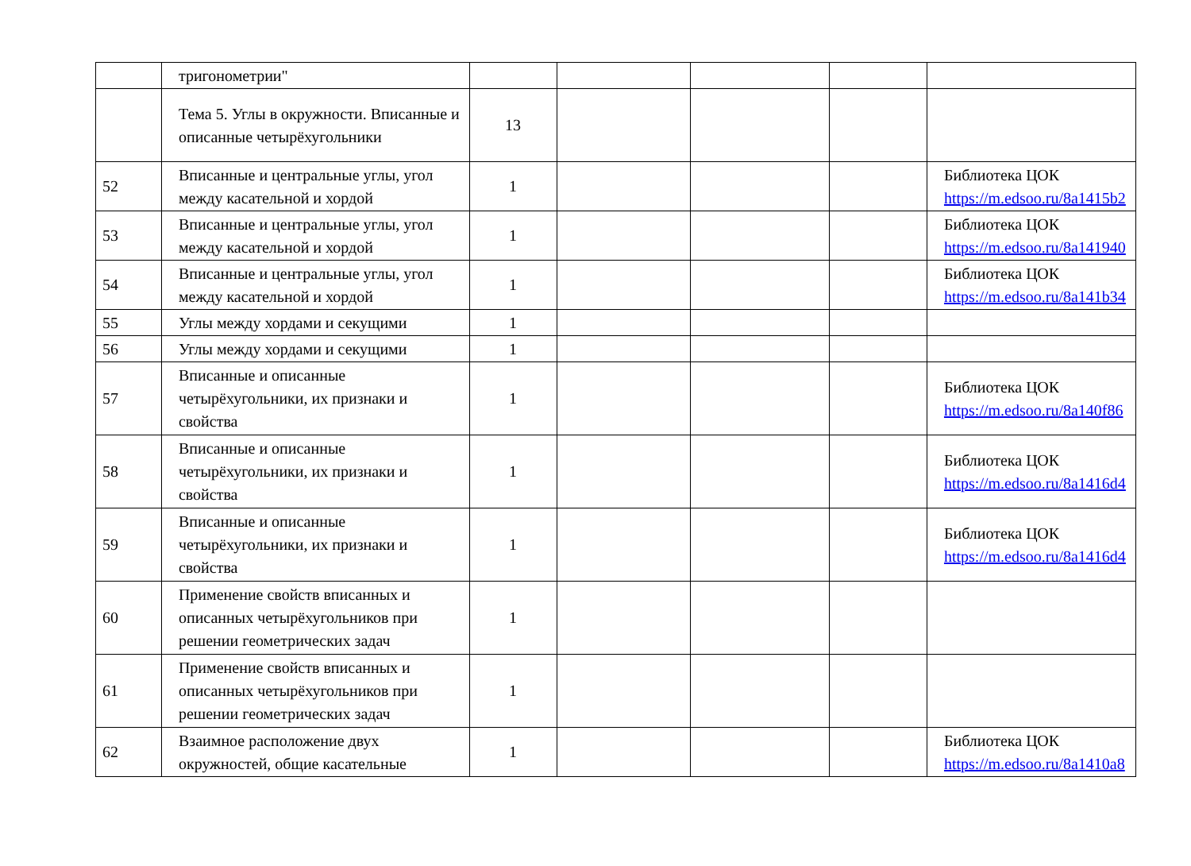| | тригонометрии" | | | | | |
| | Тема 5. Углы в окружности. Вписанные и описанные четырёхугольники | 13 | | | | |
| 52 | Вписанные и центральные углы, угол между касательной и хордой | 1 | | | | Библиотека ЦОК https://m.edsoo.ru/8a1415b2 |
| 53 | Вписанные и центральные углы, угол между касательной и хордой | 1 | | | | Библиотека ЦОК https://m.edsoo.ru/8a141940 |
| 54 | Вписанные и центральные углы, угол между касательной и хордой | 1 | | | | Библиотека ЦОК https://m.edsoo.ru/8a141b34 |
| 55 | Углы между хордами и секущими | 1 | | | | |
| 56 | Углы между хордами и секущими | 1 | | | | |
| 57 | Вписанные и описанные четырёхугольники, их признаки и свойства | 1 | | | | Библиотека ЦОК https://m.edsoo.ru/8a140f86 |
| 58 | Вписанные и описанные четырёхугольники, их признаки и свойства | 1 | | | | Библиотека ЦОК https://m.edsoo.ru/8a1416d4 |
| 59 | Вписанные и описанные четырёхугольники, их признаки и свойства | 1 | | | | Библиотека ЦОК https://m.edsoo.ru/8a1416d4 |
| 60 | Применение свойств вписанных и описанных четырёхугольников при решении геометрических задач | 1 | | | | |
| 61 | Применение свойств вписанных и описанных четырёхугольников при решении геометрических задач | 1 | | | | |
| 62 | Взаимное расположение двух окружностей, общие касательные | 1 | | | | Библиотека ЦОК https://m.edsoo.ru/8a1410a8 |